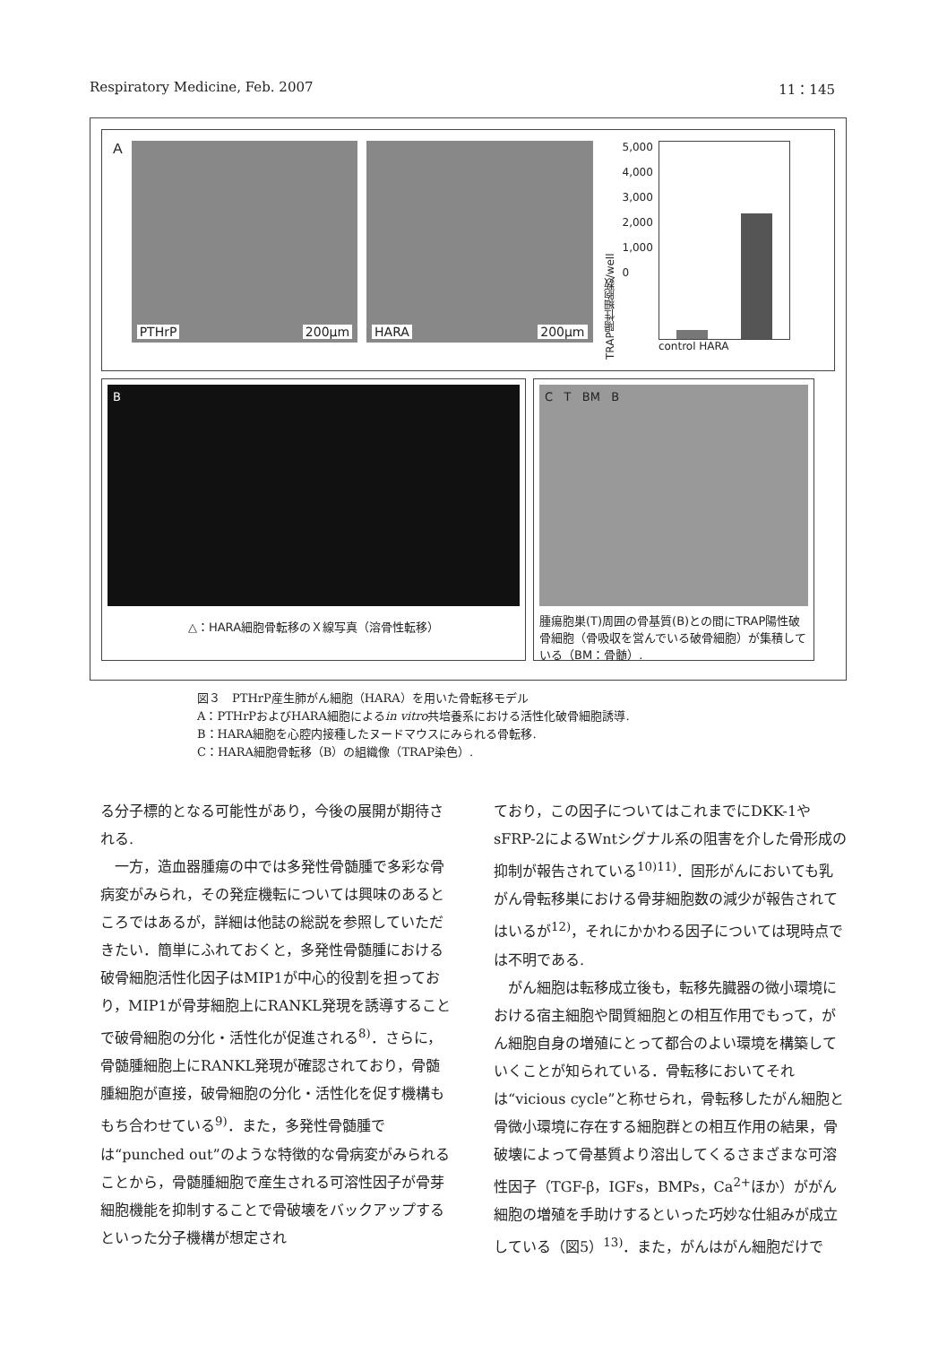Respiratory Medicine, Feb. 2007 11：145
A
PTHrP 200µm
HARA 200µm
TRAP陽性細胞数/well
5,000
4,000
3,000
2,000
1,000
0
control HARA
B
△：HARA細胞骨転移のＸ線写真（溶骨性転移）
C T BM B
腫瘍胞巣(T)周囲の骨基質(B)との間にTRAP陽性破骨細胞（骨吸収を営んでいる破骨細胞）が集積している（BM：骨髄）.
図３　PTHrP産生肺がん細胞（HARA）を用いた骨転移モデル
A：PTHrPおよびHARA細胞によるin vitro共培養系における活性化破骨細胞誘導.
B：HARA細胞を心腔内接種したヌードマウスにみられる骨転移.
C：HARA細胞骨転移（B）の組織像（TRAP染色）.
る分子標的となる可能性があり，今後の展開が期待される.
　一方，造血器腫瘍の中では多発性骨髄腫で多彩な骨病変がみられ，その発症機転については興味のあるところではあるが，詳細は他誌の総説を参照していただきたい．簡単にふれておくと，多発性骨髄腫における破骨細胞活性化因子はMIP1が中心的役割を担っており，MIP1が骨芽細胞上にRANKL発現を誘導することで破骨細胞の分化・活性化が促進される<sup>8)</sup>．さらに，骨髄腫細胞上にRANKL発現が確認されており，骨髄腫細胞が直接，破骨細胞の分化・活性化を促す機構ももち合わせている<sup>9)</sup>．また，多発性骨髄腫では“punched out”のような特徴的な骨病変がみられることから，骨髄腫細胞で産生される可溶性因子が骨芽細胞機能を抑制することで骨破壊をバックアップするといった分子機構が想定され
ており，この因子についてはこれまでにDKK-1やsFRP-2によるWntシグナル系の阻害を介した骨形成の抑制が報告されている<sup>10)11)</sup>．固形がんにおいても乳がん骨転移巣における骨芽細胞数の減少が報告されてはいるが<sup>12)</sup>，それにかかわる因子については現時点では不明である.
　がん細胞は転移成立後も，転移先臓器の微小環境における宿主細胞や間質細胞との相互作用でもって，がん細胞自身の増殖にとって都合のよい環境を構築していくことが知られている．骨転移においてそれは“vicious cycle”と称せられ，骨転移したがん細胞と骨微小環境に存在する細胞群との相互作用の結果，骨破壊によって骨基質より溶出してくるさまざまな可溶性因子（TGF-β，IGFs，BMPs，Ca<sup>2+</sup>ほか）ががん細胞の増殖を手助けするといった巧妙な仕組みが成立している（図5）<sup>13)</sup>．また，がんはがん細胞だけで